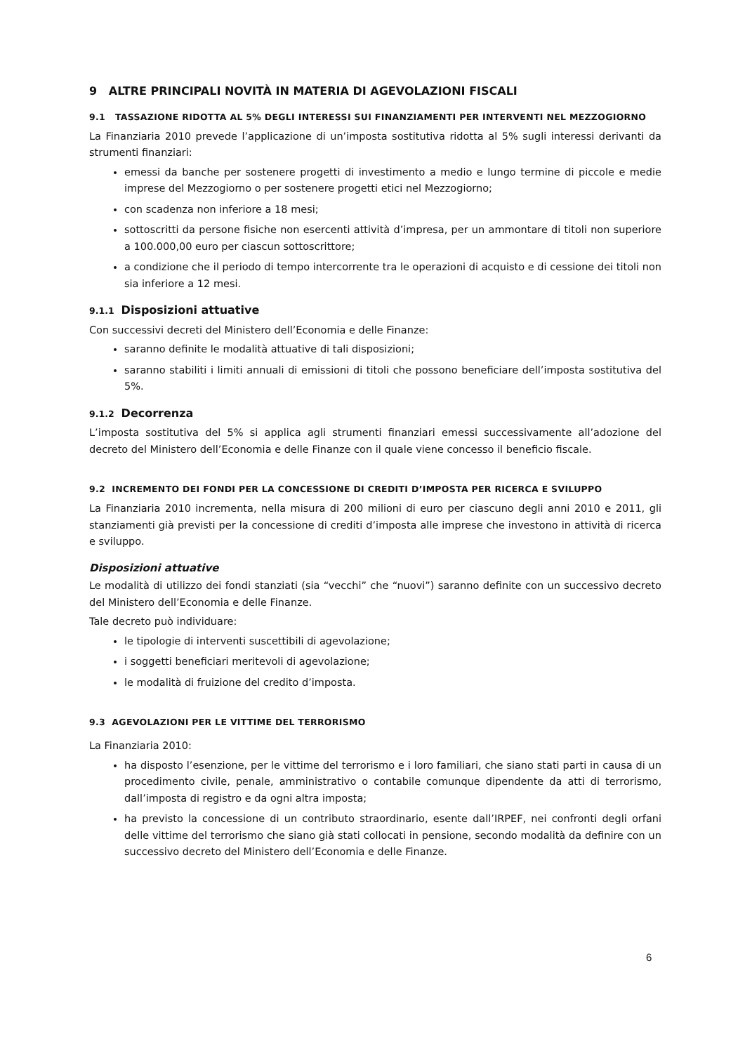9 ALTRE PRINCIPALI NOVITÀ IN MATERIA DI AGEVOLAZIONI FISCALI
9.1 TASSAZIONE RIDOTTA AL 5% DEGLI INTERESSI SUI FINANZIAMENTI PER INTERVENTI NEL MEZZOGIORNO
La Finanziaria 2010 prevede l’applicazione di un’imposta sostitutiva ridotta al 5% sugli interessi derivanti da strumenti finanziari:
emessi da banche per sostenere progetti di investimento a medio e lungo termine di piccole e medie imprese del Mezzogiorno o per sostenere progetti etici nel Mezzogiorno;
con scadenza non inferiore a 18 mesi;
sottoscritti da persone fisiche non esercenti attività d’impresa, per un ammontare di titoli non superiore a 100.000,00 euro per ciascun sottoscrittore;
a condizione che il periodo di tempo intercorrente tra le operazioni di acquisto e di cessione dei titoli non sia inferiore a 12 mesi.
9.1.1 Disposizioni attuative
Con successivi decreti del Ministero dell’Economia e delle Finanze:
saranno definite le modalità attuative di tali disposizioni;
saranno stabiliti i limiti annuali di emissioni di titoli che possono beneficiare dell’imposta sostitutiva del 5%.
9.1.2 Decorrenza
L’imposta sostitutiva del 5% si applica agli strumenti finanziari emessi successivamente all’adozione del decreto del Ministero dell’Economia e delle Finanze con il quale viene concesso il beneficio fiscale.
9.2 INCREMENTO DEI FONDI PER LA CONCESSIONE DI CREDITI D’IMPOSTA PER RICERCA E SVILUPPO
La Finanziaria 2010 incrementa, nella misura di 200 milioni di euro per ciascuno degli anni 2010 e 2011, gli stanziamenti già previsti per la concessione di crediti d’imposta alle imprese che investono in attività di ricerca e sviluppo.
Disposizioni attuative
Le modalità di utilizzo dei fondi stanziati (sia “vecchi” che “nuovi”) saranno definite con un successivo decreto del Ministero dell’Economia e delle Finanze.
Tale decreto può individuare:
le tipologie di interventi suscettibili di agevolazione;
i soggetti beneficiari meritevoli di agevolazione;
le modalità di fruizione del credito d’imposta.
9.3 AGEVOLAZIONI PER LE VITTIME DEL TERRORISMO
La Finanziaria 2010:
ha disposto l’esenzione, per le vittime del terrorismo e i loro familiari, che siano stati parti in causa di un procedimento civile, penale, amministrativo o contabile comunque dipendente da atti di terrorismo, dall’imposta di registro e da ogni altra imposta;
ha previsto la concessione di un contributo straordinario, esente dall’IRPEF, nei confronti degli orfani delle vittime del terrorismo che siano già stati collocati in pensione, secondo modalità da definire con un successivo decreto del Ministero dell’Economia e delle Finanze.
6